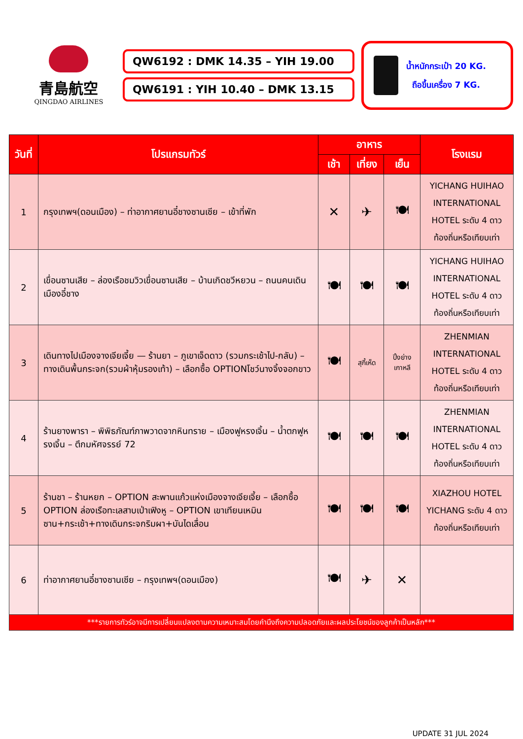青島航空
QINGDAO AIRLINES
QW6192 : DMK 14.35 – YIH 19.00
QW6191 : YIH 10.40 – DMK 13.15
น้ำหนักกระเป๋า 20 KG.
ถือขึ้นเครื่อง 7 KG.
| วันที่ | โปรแกรมทัวร์ | อาหาร | | | โรงแรม |
| --- | --- | --- | --- | --- | --- |
| | | เช้า | เที่ยง | เย็น | |
| 1 | กรุงเทพฯ(ดอนเมือง) – ท่าอากาศยานอี๋ชางซานเซีย – เข้าที่พัก | ✕ | ✈ | 🍽 | YICHANG HUIHAO INTERNATIONAL HOTEL ระดับ 4 ดาว ท้องถิ่นหรือเทียบเท่า |
| 2 | เขื่อนซานเสีย – ล่องเรือชมวิวเขื่อนซานเสีย – บ้านเกิดชวีหยวน – ถนนคนเดินเมืองอี๋ชาง | 🍽 | 🍽 | 🍽 | YICHANG HUIHAO INTERNATIONAL HOTEL ระดับ 4 ดาว ท้องถิ่นหรือเทียบเท่า |
| 3 | เดินทางไปเมืองจางเจียเจี้ย — ร้านยา – ภูเขาเจ็ดดาว (รวมกระเช้าไป-กลับ) – ทางเดินพื้นกระจก(รวมผ้าหุ้มรองเท้า) – เลือกซื้อ OPTIONโชว์นางจิ้งจอกขาว | 🍽 | สุกี้เห็ด | ปิ้งย่าง เกาหลี | ZHENMIAN INTERNATIONAL HOTEL ระดับ 4 ดาว ท้องถิ่นหรือเทียบเท่า |
| 4 | ร้านยางพารา – พิพิธภัณฑ์ภาพวาดจากหินทราย – เมืองฟูหรงเจิ้น – น้ำตกฟูหรงเจิ้น – ตึกมหัศจรรย์ 72 | 🍽 | 🍽 | 🍽 | ZHENMIAN INTERNATIONAL HOTEL ระดับ 4 ดาว ท้องถิ่นหรือเทียบเท่า |
| 5 | ร้านชา – ร้านหยก – OPTION สะพานแก้วแห่งเมืองจางเจียเจี้ย – เลือกซื้อ OPTION ล่องเรือทะเลสาบเป่าเฟิงหู – OPTION เขาเทียนเหมินซาน+กระเช้า+ทางเดินกระจกริมผา+บันไดเลื่อน | 🍽 | 🍽 | 🍽 | XIAZHOU HOTEL YICHANG ระดับ 4 ดาวท้องถิ่นหรือเทียบเท่า |
| 6 | ท่าอากาศยานอี๋ชางซานเซีย – กรุงเทพฯ(ดอนเมือง) | 🍽 | ✈ | ✕ | |
| ***รายการทัวร์อาจมีการเปลี่ยนแปลงตามความเหมาะสมโดยคำนึงถึงความปลอดภัยและผลประโยชน์ของลูกค้าเป็นหลัก*** | | | | | |
UPDATE 31 JUL 2024